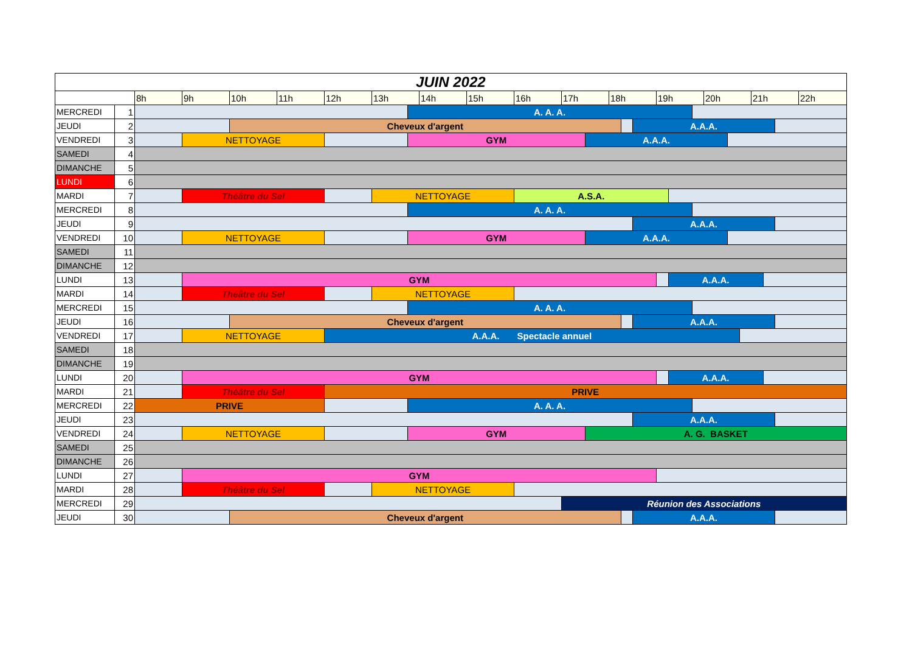| JUIN 2022 | | | | | | | | | | | | | | | | | | | | | | | | | | |
| --- | --- | --- | --- | --- | --- | --- | --- | --- | --- | --- | --- | --- | --- | --- | --- | --- | --- | --- | --- | --- | --- | --- | --- | --- | --- | --- |
| | | 8h | 9h | 10h | 11h | 12h | 13h | | 14h | 15h | 16h | 17h | | 18h | | | 19h | | | 20h | | | 21h | | | 22h |
| MERCREDI | 1 | | | | | | | A. A. A. | | | | | | | | | | | | | | | | | | |
| JEUDI | 2 | | | Cheveux d'argent | | | | | | | | | | | | A.A.A. | | | | | | | | | | |
| VENDREDI | 3 | | NETTOYAGE | | | | | GYM | | | | | A.A.A. | | | | | | | | | | | | | |
| SAMEDI | 4 | | | | | | | | | | | | | | | | | | | | | | | | | |
| DIMANCHE | 5 | | | | | | | | | | | | | | | | | | | | | | | | | |
| LUNDI | 6 | | | | | | | | | | | | | | | | | | | | | | | | | |
| MARDI | 7 | | Théâtre du Sel | | | | NETTOYAGE | | | | A.S.A. | | | | | | | | | | | | | | | |
| MERCREDI | 8 | | | | | | | A. A. A. | | | | | | | | | | | | | | | | | | |
| JEUDI | 9 | | | | | | | | | | | | | | | A.A.A. | | | | | | | | | | |
| VENDREDI | 10 | | NETTOYAGE | | | | | GYM | | | | | A.A.A. | | | | | | | | | | | | | |
| SAMEDI | 11 | | | | | | | | | | | | | | | | | | | | | | | | | |
| DIMANCHE | 12 | | | | | | | | | | | | | | | | | | | | | | | | | |
| LUNDI | 13 | | GYM | | | | | | | | | | | | | | | A.A.A. | | | | | | | | |
| MARDI | 14 | | Théâtre du Sel | | | | NETTOYAGE | | | | | | | | | | | | | | | | | | | |
| MERCREDI | 15 | | | | | | | A. A. A. | | | | | | | | | | | | | | | | | | |
| JEUDI | 16 | | | Cheveux d'argent | | | | | | | | | | | | A.A.A. | | | | | | | | | | |
| VENDREDI | 17 | | NETTOYAGE | | | A.A.A. Spectacle annuel | | | | | | | | | | | | | | | | | | | | |
| SAMEDI | 18 | | | | | | | | | | | | | | | | | | | | | | | | | |
| DIMANCHE | 19 | | | | | | | | | | | | | | | | | | | | | | | | | |
| LUNDI | 20 | | GYM | | | | | | | | | | | | | | | A.A.A. | | | | | | | | |
| MARDI | 21 | | Théâtre du Sel | | | PRIVE | | | | | | | | | | | | | | | | | | | | |
| MERCREDI | 22 | PRIVE | | | | | | A. A. A. | | | | | | | | | | | | | | | | | | |
| JEUDI | 23 | | | | | | | | | | | | | | | A.A.A. | | | | | | | | | | |
| VENDREDI | 24 | | NETTOYAGE | | | | | GYM | | | | | A. G. BASKET | | | | | | | | | | | | | |
| SAMEDI | 25 | | | | | | | | | | | | | | | | | | | | | | | | | |
| DIMANCHE | 26 | | | | | | | | | | | | | | | | | | | | | | | | | |
| LUNDI | 27 | | GYM | | | | | | | | | | | | | | | | | | | | | | | |
| MARDI | 28 | | Théâtre du Sel | | | | NETTOYAGE | | | | | | | | | | | | | | | | | | | |
| MERCREDI | 29 | | | | | | | | | | | Réunion des Associations | | | | | | | | | | | | | | |
| JEUDI | 30 | | | Cheveux d'argent | | | | | | | | | | | | A.A.A. | | | | | | | | | | |